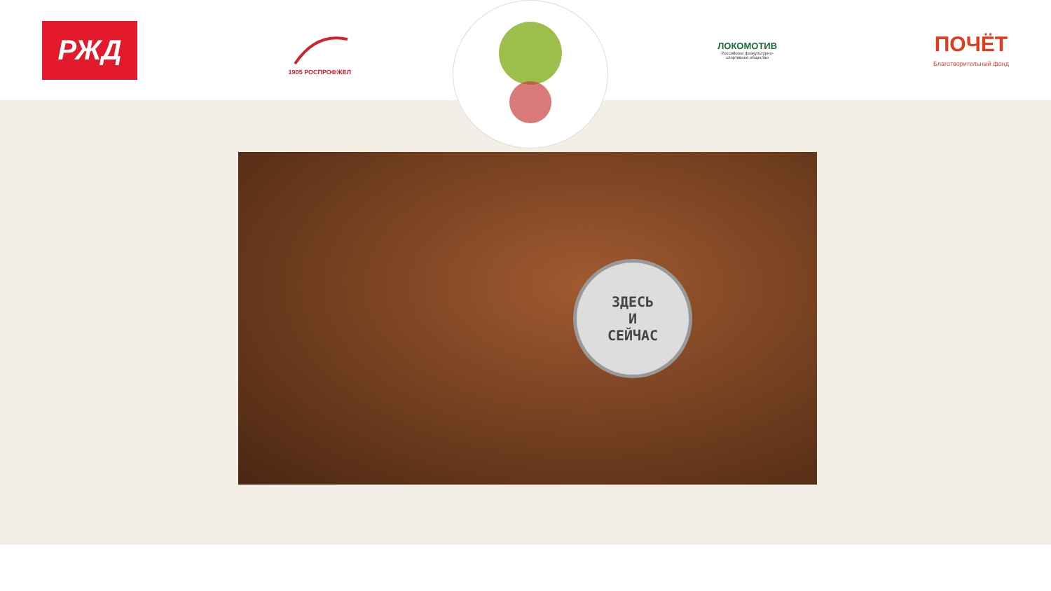РЖД
1905 РОСПРОФЖЕЛ
ЛОКОМОТИВ
Российское физкультурно-спортивное общество
ПОЧЁТ
Благотворительный фонд
ЗДЕСЬ
И
СЕЙЧАС